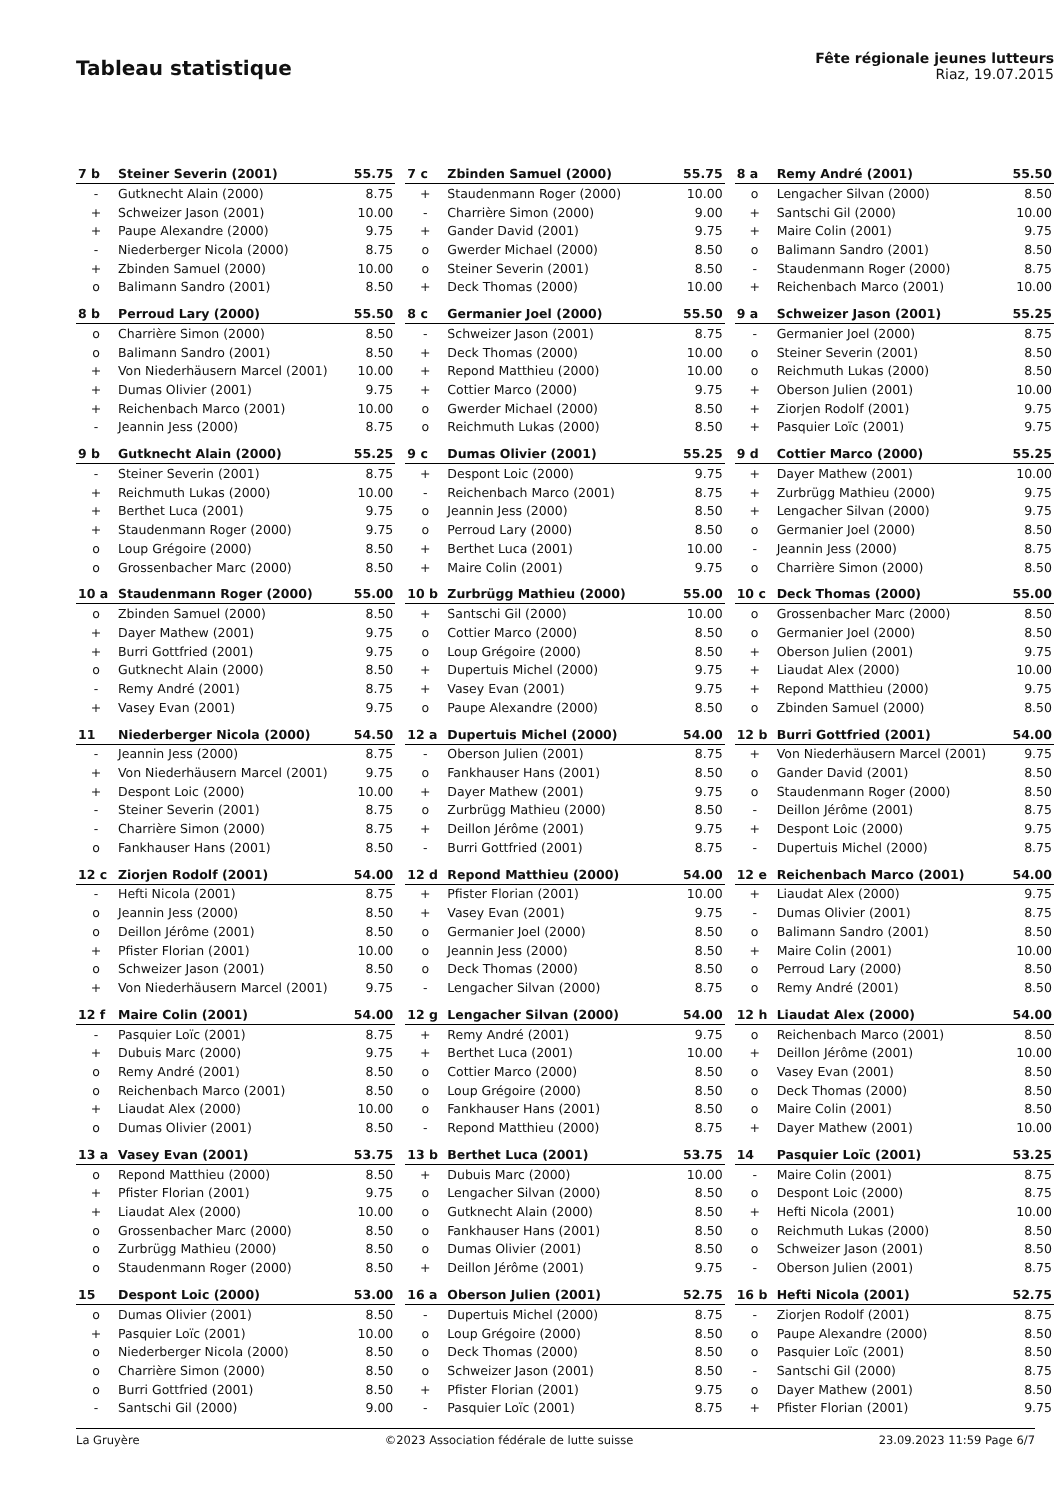Tableau statistique
Fête régionale jeunes lutteurs
Riaz, 19.07.2015
| 7 b | Steiner Severin (2001) | 55.75 |
| --- | --- | --- |
| - | Gutknecht Alain (2000) | 8.75 |
| + | Schweizer Jason (2001) | 10.00 |
| + | Paupe Alexandre (2000) | 9.75 |
| - | Niederberger Nicola (2000) | 8.75 |
| + | Zbinden Samuel (2000) | 10.00 |
| o | Balimann Sandro (2001) | 8.50 |
| 7 c | Zbinden Samuel (2000) | 55.75 |
| --- | --- | --- |
| + | Staudenmann Roger (2000) | 10.00 |
| - | Charrière Simon (2000) | 9.00 |
| + | Gander David (2001) | 9.75 |
| o | Gwerder Michael (2000) | 8.50 |
| o | Steiner Severin (2001) | 8.50 |
| + | Deck Thomas (2000) | 10.00 |
| 8 a | Remy André (2001) | 55.50 |
| --- | --- | --- |
| o | Lengacher Silvan (2000) | 8.50 |
| + | Santschi Gil (2000) | 10.00 |
| + | Maire Colin (2001) | 9.75 |
| o | Balimann Sandro (2001) | 8.50 |
| - | Staudenmann Roger (2000) | 8.75 |
| + | Reichenbach Marco (2001) | 10.00 |
| 8 b | Perroud Lary (2000) | 55.50 |
| --- | --- | --- |
| o | Charrière Simon (2000) | 8.50 |
| o | Balimann Sandro (2001) | 8.50 |
| + | Von Niederhäusern Marcel (2001) | 10.00 |
| + | Dumas Olivier (2001) | 9.75 |
| + | Reichenbach Marco (2001) | 10.00 |
| - | Jeannin Jess (2000) | 8.75 |
| 8 c | Germanier Joel (2000) | 55.50 |
| --- | --- | --- |
| - | Schweizer Jason (2001) | 8.75 |
| + | Deck Thomas (2000) | 10.00 |
| + | Repond Matthieu (2000) | 10.00 |
| + | Cottier Marco (2000) | 9.75 |
| o | Gwerder Michael (2000) | 8.50 |
| o | Reichmuth Lukas (2000) | 8.50 |
| 9 a | Schweizer Jason (2001) | 55.25 |
| --- | --- | --- |
| - | Germanier Joel (2000) | 8.75 |
| o | Steiner Severin (2001) | 8.50 |
| o | Reichmuth Lukas (2000) | 8.50 |
| + | Oberson Julien (2001) | 10.00 |
| + | Ziorjen Rodolf (2001) | 9.75 |
| + | Pasquier Loïc (2001) | 9.75 |
| 9 b | Gutknecht Alain (2000) | 55.25 |
| --- | --- | --- |
| - | Steiner Severin (2001) | 8.75 |
| + | Reichmuth Lukas (2000) | 10.00 |
| + | Berthet Luca (2001) | 9.75 |
| + | Staudenmann Roger (2000) | 9.75 |
| o | Loup Grégoire (2000) | 8.50 |
| o | Grossenbacher Marc (2000) | 8.50 |
| 9 c | Dumas Olivier (2001) | 55.25 |
| --- | --- | --- |
| + | Despont Loic (2000) | 9.75 |
| - | Reichenbach Marco (2001) | 8.75 |
| o | Jeannin Jess (2000) | 8.50 |
| o | Perroud Lary (2000) | 8.50 |
| + | Berthet Luca (2001) | 10.00 |
| + | Maire Colin (2001) | 9.75 |
| 9 d | Cottier Marco (2000) | 55.25 |
| --- | --- | --- |
| + | Dayer Mathew (2001) | 10.00 |
| + | Zurbrügg Mathieu (2000) | 9.75 |
| + | Lengacher Silvan (2000) | 9.75 |
| o | Germanier Joel (2000) | 8.50 |
| - | Jeannin Jess (2000) | 8.75 |
| o | Charrière Simon (2000) | 8.50 |
| 10 a | Staudenmann Roger (2000) | 55.00 |
| --- | --- | --- |
| o | Zbinden Samuel (2000) | 8.50 |
| + | Dayer Mathew (2001) | 9.75 |
| + | Burri Gottfried (2001) | 9.75 |
| o | Gutknecht Alain (2000) | 8.50 |
| - | Remy André (2001) | 8.75 |
| + | Vasey Evan (2001) | 9.75 |
| 10 b | Zurbrügg Mathieu (2000) | 55.00 |
| --- | --- | --- |
| + | Santschi Gil (2000) | 10.00 |
| o | Cottier Marco (2000) | 8.50 |
| o | Loup Grégoire (2000) | 8.50 |
| + | Dupertuis Michel (2000) | 9.75 |
| + | Vasey Evan (2001) | 9.75 |
| o | Paupe Alexandre (2000) | 8.50 |
| 10 c | Deck Thomas (2000) | 55.00 |
| --- | --- | --- |
| o | Grossenbacher Marc (2000) | 8.50 |
| o | Germanier Joel (2000) | 8.50 |
| + | Oberson Julien (2001) | 9.75 |
| + | Liaudat Alex (2000) | 10.00 |
| + | Repond Matthieu (2000) | 9.75 |
| o | Zbinden Samuel (2000) | 8.50 |
| 11 | Niederberger Nicola (2000) | 54.50 |
| --- | --- | --- |
| - | Jeannin Jess (2000) | 8.75 |
| + | Von Niederhäusern Marcel (2001) | 9.75 |
| + | Despont Loic (2000) | 10.00 |
| - | Steiner Severin (2001) | 8.75 |
| - | Charrière Simon (2000) | 8.75 |
| o | Fankhauser Hans (2001) | 8.50 |
| 12 a | Dupertuis Michel (2000) | 54.00 |
| --- | --- | --- |
| - | Oberson Julien (2001) | 8.75 |
| o | Fankhauser Hans (2001) | 8.50 |
| + | Dayer Mathew (2001) | 9.75 |
| o | Zurbrügg Mathieu (2000) | 8.50 |
| + | Deillon Jérôme (2001) | 9.75 |
| - | Burri Gottfried (2001) | 8.75 |
| 12 b | Burri Gottfried (2001) | 54.00 |
| --- | --- | --- |
| + | Von Niederhäusern Marcel (2001) | 9.75 |
| o | Gander David (2001) | 8.50 |
| o | Staudenmann Roger (2000) | 8.50 |
| - | Deillon Jérôme (2001) | 8.75 |
| + | Despont Loic (2000) | 9.75 |
| - | Dupertuis Michel (2000) | 8.75 |
| 12 c | Ziorjen Rodolf (2001) | 54.00 |
| --- | --- | --- |
| - | Hefti Nicola (2001) | 8.75 |
| o | Jeannin Jess (2000) | 8.50 |
| o | Deillon Jérôme (2001) | 8.50 |
| + | Pfister Florian (2001) | 10.00 |
| o | Schweizer Jason (2001) | 8.50 |
| + | Von Niederhäusern Marcel (2001) | 9.75 |
| 12 d | Repond Matthieu (2000) | 54.00 |
| --- | --- | --- |
| + | Pfister Florian (2001) | 10.00 |
| + | Vasey Evan (2001) | 9.75 |
| o | Germanier Joel (2000) | 8.50 |
| o | Jeannin Jess (2000) | 8.50 |
| o | Deck Thomas (2000) | 8.50 |
| - | Lengacher Silvan (2000) | 8.75 |
| 12 e | Reichenbach Marco (2001) | 54.00 |
| --- | --- | --- |
| + | Liaudat Alex (2000) | 9.75 |
| - | Dumas Olivier (2001) | 8.75 |
| o | Balimann Sandro (2001) | 8.50 |
| + | Maire Colin (2001) | 10.00 |
| o | Perroud Lary (2000) | 8.50 |
| o | Remy André (2001) | 8.50 |
| 12 f | Maire Colin (2001) | 54.00 |
| --- | --- | --- |
| - | Pasquier Loïc (2001) | 8.75 |
| + | Dubuis Marc (2000) | 9.75 |
| o | Remy André (2001) | 8.50 |
| o | Reichenbach Marco (2001) | 8.50 |
| + | Liaudat Alex (2000) | 10.00 |
| o | Dumas Olivier (2001) | 8.50 |
| 12 g | Lengacher Silvan (2000) | 54.00 |
| --- | --- | --- |
| + | Remy André (2001) | 9.75 |
| + | Berthet Luca (2001) | 10.00 |
| o | Cottier Marco (2000) | 8.50 |
| o | Loup Grégoire (2000) | 8.50 |
| o | Fankhauser Hans (2001) | 8.50 |
| - | Repond Matthieu (2000) | 8.75 |
| 12 h | Liaudat Alex (2000) | 54.00 |
| --- | --- | --- |
| o | Reichenbach Marco (2001) | 8.50 |
| + | Deillon Jérôme (2001) | 10.00 |
| o | Vasey Evan (2001) | 8.50 |
| o | Deck Thomas (2000) | 8.50 |
| o | Maire Colin (2001) | 8.50 |
| + | Dayer Mathew (2001) | 10.00 |
| 13 a | Vasey Evan (2001) | 53.75 |
| --- | --- | --- |
| o | Repond Matthieu (2000) | 8.50 |
| + | Pfister Florian (2001) | 9.75 |
| + | Liaudat Alex (2000) | 10.00 |
| o | Grossenbacher Marc (2000) | 8.50 |
| o | Zurbrügg Mathieu (2000) | 8.50 |
| o | Staudenmann Roger (2000) | 8.50 |
| 13 b | Berthet Luca (2001) | 53.75 |
| --- | --- | --- |
| + | Dubuis Marc (2000) | 10.00 |
| o | Lengacher Silvan (2000) | 8.50 |
| o | Gutknecht Alain (2000) | 8.50 |
| o | Fankhauser Hans (2001) | 8.50 |
| o | Dumas Olivier (2001) | 8.50 |
| + | Deillon Jérôme (2001) | 9.75 |
| 14 | Pasquier Loïc (2001) | 53.25 |
| --- | --- | --- |
| - | Maire Colin (2001) | 8.75 |
| o | Despont Loic (2000) | 8.75 |
| + | Hefti Nicola (2001) | 10.00 |
| o | Reichmuth Lukas (2000) | 8.50 |
| o | Schweizer Jason (2001) | 8.50 |
| - | Oberson Julien (2001) | 8.75 |
| 15 | Despont Loic (2000) | 53.00 |
| --- | --- | --- |
| o | Dumas Olivier (2001) | 8.50 |
| + | Pasquier Loïc (2001) | 10.00 |
| o | Niederberger Nicola (2000) | 8.50 |
| o | Charrière Simon (2000) | 8.50 |
| o | Burri Gottfried (2001) | 8.50 |
| - | Santschi Gil (2000) | 9.00 |
| 16 a | Oberson Julien (2001) | 52.75 |
| --- | --- | --- |
| - | Dupertuis Michel (2000) | 8.75 |
| o | Loup Grégoire (2000) | 8.50 |
| o | Deck Thomas (2000) | 8.50 |
| o | Schweizer Jason (2001) | 8.50 |
| + | Pfister Florian (2001) | 9.75 |
| - | Pasquier Loïc (2001) | 8.75 |
| 16 b | Hefti Nicola (2001) | 52.75 |
| --- | --- | --- |
| - | Ziorjen Rodolf (2001) | 8.75 |
| o | Paupe Alexandre (2000) | 8.50 |
| o | Pasquier Loïc (2001) | 8.50 |
| - | Santschi Gil (2000) | 8.75 |
| o | Dayer Mathew (2001) | 8.50 |
| + | Pfister Florian (2001) | 9.75 |
La Gruyère ©2023 Association fédérale de lutte suisse 23.09.2023 11:59 Page 6/7